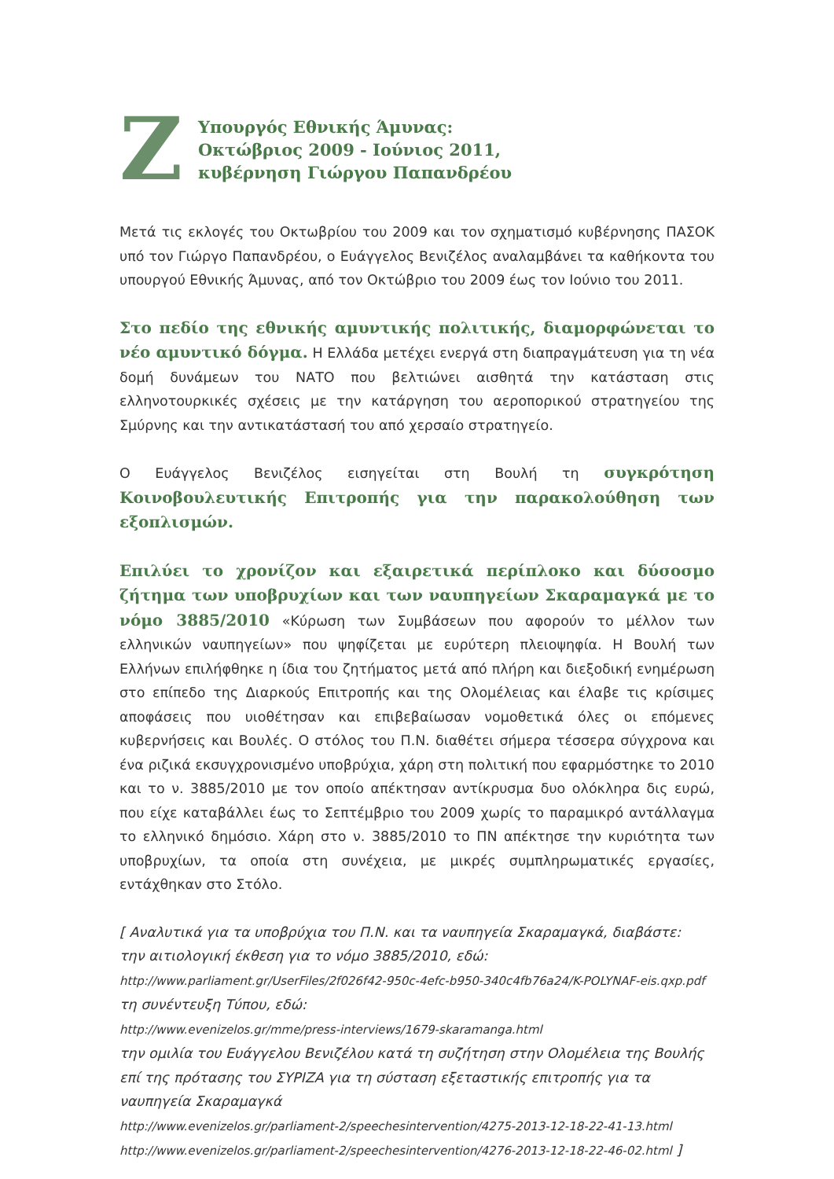Ζ
Υπουργός Εθνικής Άμυνας:
Οκτώβριος 2009 - Ιούνιος 2011,
κυβέρνηση Γιώργου Παπανδρέου
Μετά τις εκλογές του Οκτωβρίου του 2009 και τον σχηματισμό κυβέρνησης ΠΑΣΟΚ υπό τον Γιώργο Παπανδρέου, ο Ευάγγελος Βενιζέλος αναλαμβάνει τα καθήκοντα του υπουργού Εθνικής Άμυνας, από τον Οκτώβριο του 2009 έως τον Ιούνιο του 2011.
Στο πεδίο της εθνικής αμυντικής πολιτικής, διαμορφώνεται το νέο αμυντικό δόγμα. Η Ελλάδα μετέχει ενεργά στη διαπραγμάτευση για τη νέα δομή δυνάμεων του ΝΑΤΟ που βελτιώνει αισθητά την κατάσταση στις ελληνοτουρκικές σχέσεις με την κατάργηση του αεροπορικού στρατηγείου της Σμύρνης και την αντικατάστασή του από χερσαίο στρατηγείο.
Ο Ευάγγελος Βενιζέλος εισηγείται στη Βουλή τη συγκρότηση Κοινοβουλευτικής Επιτροπής για την παρακολούθηση των εξοπλισμών.
Επιλύει το χρονίζον και εξαιρετικά περίπλοκο και δύσοσμο ζήτημα των υποβρυχίων και των ναυπηγείων Σκαραμαγκά με το νόμο 3885/2010 «Κύρωση των Συμβάσεων που αφορούν το μέλλον των ελληνικών ναυπηγείων» που ψηφίζεται με ευρύτερη πλειοψηφία. Η Βουλή των Ελλήνων επιλήφθηκε η ίδια του ζητήματος μετά από πλήρη και διεξοδική ενημέρωση στο επίπεδο της Διαρκούς Επιτροπής και της Ολομέλειας και έλαβε τις κρίσιμες αποφάσεις που υιοθέτησαν και επιβεβαίωσαν νομοθετικά όλες οι επόμενες κυβερνήσεις και Βουλές. Ο στόλος του Π.Ν. διαθέτει σήμερα τέσσερα σύγχρονα και ένα ριζικά εκσυγχρονισμένο υποβρύχια, χάρη στη πολιτική που εφαρμόστηκε το 2010 και το ν. 3885/2010 με τον οποίο απέκτησαν αντίκρυσμα δυο ολόκληρα δις ευρώ, που είχε καταβάλλει έως το Σεπτέμβριο του 2009 χωρίς το παραμικρό αντάλλαγμα το ελληνικό δημόσιο. Χάρη στο ν. 3885/2010 το ΠΝ απέκτησε την κυριότητα των υποβρυχίων, τα οποία στη συνέχεια, με μικρές συμπληρωματικές εργασίες, εντάχθηκαν στο Στόλο.
[ Αναλυτικά για τα υποβρύχια του Π.Ν. και τα ναυπηγεία Σκαραμαγκά, διαβάστε:
την αιτιολογική έκθεση για το νόμο 3885/2010, εδώ:
http://www.parliament.gr/UserFiles/2f026f42-950c-4efc-b950-340c4fb76a24/K-POLYNAF-eis.qxp.pdf
τη συνέντευξη Τύπου, εδώ:
http://www.evenizelos.gr/mme/press-interviews/1679-skaramanga.html
την ομιλία του Ευάγγελου Βενιζέλου κατά τη συζήτηση στην Ολομέλεια της Βουλής επί της πρότασης του ΣΥΡΙΖΑ για τη σύσταση εξεταστικής επιτροπής για τα ναυπηγεία Σκαραμαγκά
http://www.evenizelos.gr/parliament-2/speechesintervention/4275-2013-12-18-22-41-13.html
http://www.evenizelos.gr/parliament-2/speechesintervention/4276-2013-12-18-22-46-02.html ]